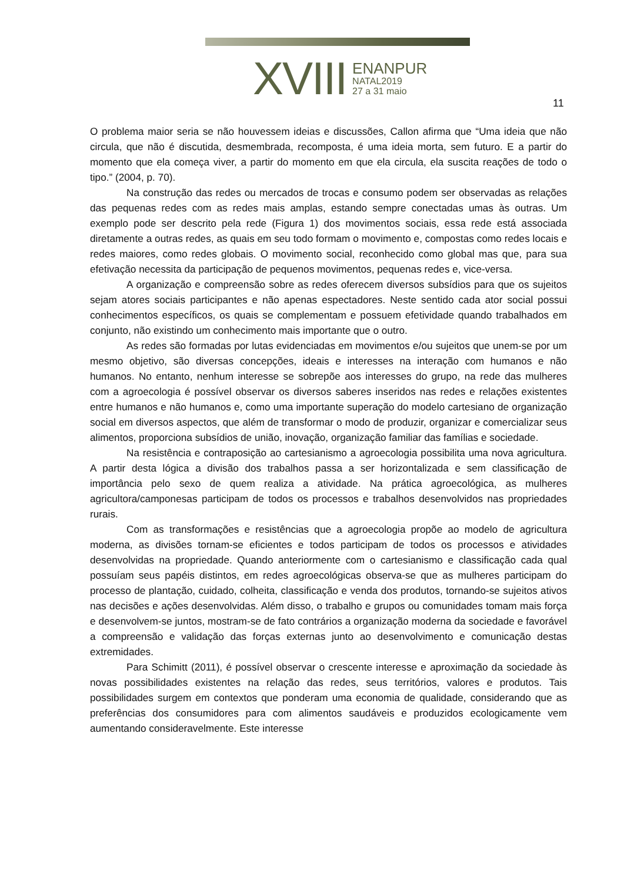XVIII
ENANPUR
NATAL2019
27 a 31 maio
11
O problema maior seria se não houvessem ideias e discussões, Callon afirma que “Uma ideia que não circula, que não é discutida, desmembrada, recomposta, é uma ideia morta, sem futuro. E a partir do momento que ela começa viver, a partir do momento em que ela circula, ela suscita reações de todo o tipo.” (2004, p. 70).
Na construção das redes ou mercados de trocas e consumo podem ser observadas as relações das pequenas redes com as redes mais amplas, estando sempre conectadas umas às outras. Um exemplo pode ser descrito pela rede (Figura 1) dos movimentos sociais, essa rede está associada diretamente a outras redes, as quais em seu todo formam o movimento e, compostas como redes locais e redes maiores, como redes globais. O movimento social, reconhecido como global mas que, para sua efetivação necessita da participação de pequenos movimentos, pequenas redes e, vice-versa.
A organização e compreensão sobre as redes oferecem diversos subsídios para que os sujeitos sejam atores sociais participantes e não apenas espectadores. Neste sentido cada ator social possui conhecimentos específicos, os quais se complementam e possuem efetividade quando trabalhados em conjunto, não existindo um conhecimento mais importante que o outro.
As redes são formadas por lutas evidenciadas em movimentos e/ou sujeitos que unem-se por um mesmo objetivo, são diversas concepções, ideais e interesses na interação com humanos e não humanos. No entanto, nenhum interesse se sobrepõe aos interesses do grupo, na rede das mulheres com a agroecologia é possível observar os diversos saberes inseridos nas redes e relações existentes entre humanos e não humanos e, como uma importante superação do modelo cartesiano de organização social em diversos aspectos, que além de transformar o modo de produzir, organizar e comercializar seus alimentos, proporciona subsídios de união, inovação, organização familiar das famílias e sociedade.
Na resistência e contraposição ao cartesianismo a agroecologia possibilita uma nova agricultura. A partir desta lógica a divisão dos trabalhos passa a ser horizontalizada e sem classificação de importância pelo sexo de quem realiza a atividade. Na prática agroecológica, as mulheres agricultora/camponesas participam de todos os processos e trabalhos desenvolvidos nas propriedades rurais.
Com as transformações e resistências que a agroecologia propõe ao modelo de agricultura moderna, as divisões tornam-se eficientes e todos participam de todos os processos e atividades desenvolvidas na propriedade. Quando anteriormente com o cartesianismo e classificação cada qual possuíam seus papéis distintos, em redes agroecológicas observa-se que as mulheres participam do processo de plantação, cuidado, colheita, classificação e venda dos produtos, tornando-se sujeitos ativos nas decisões e ações desenvolvidas. Além disso, o trabalho e grupos ou comunidades tomam mais força e desenvolvem-se juntos, mostram-se de fato contrários a organização moderna da sociedade e favorável a compreensão e validação das forças externas junto ao desenvolvimento e comunicação destas extremidades.
Para Schimitt (2011), é possível observar o crescente interesse e aproximação da sociedade às novas possibilidades existentes na relação das redes, seus territórios, valores e produtos. Tais possibilidades surgem em contextos que ponderam uma economia de qualidade, considerando que as preferências dos consumidores para com alimentos saudáveis e produzidos ecologicamente vem aumentando consideravelmente. Este interesse